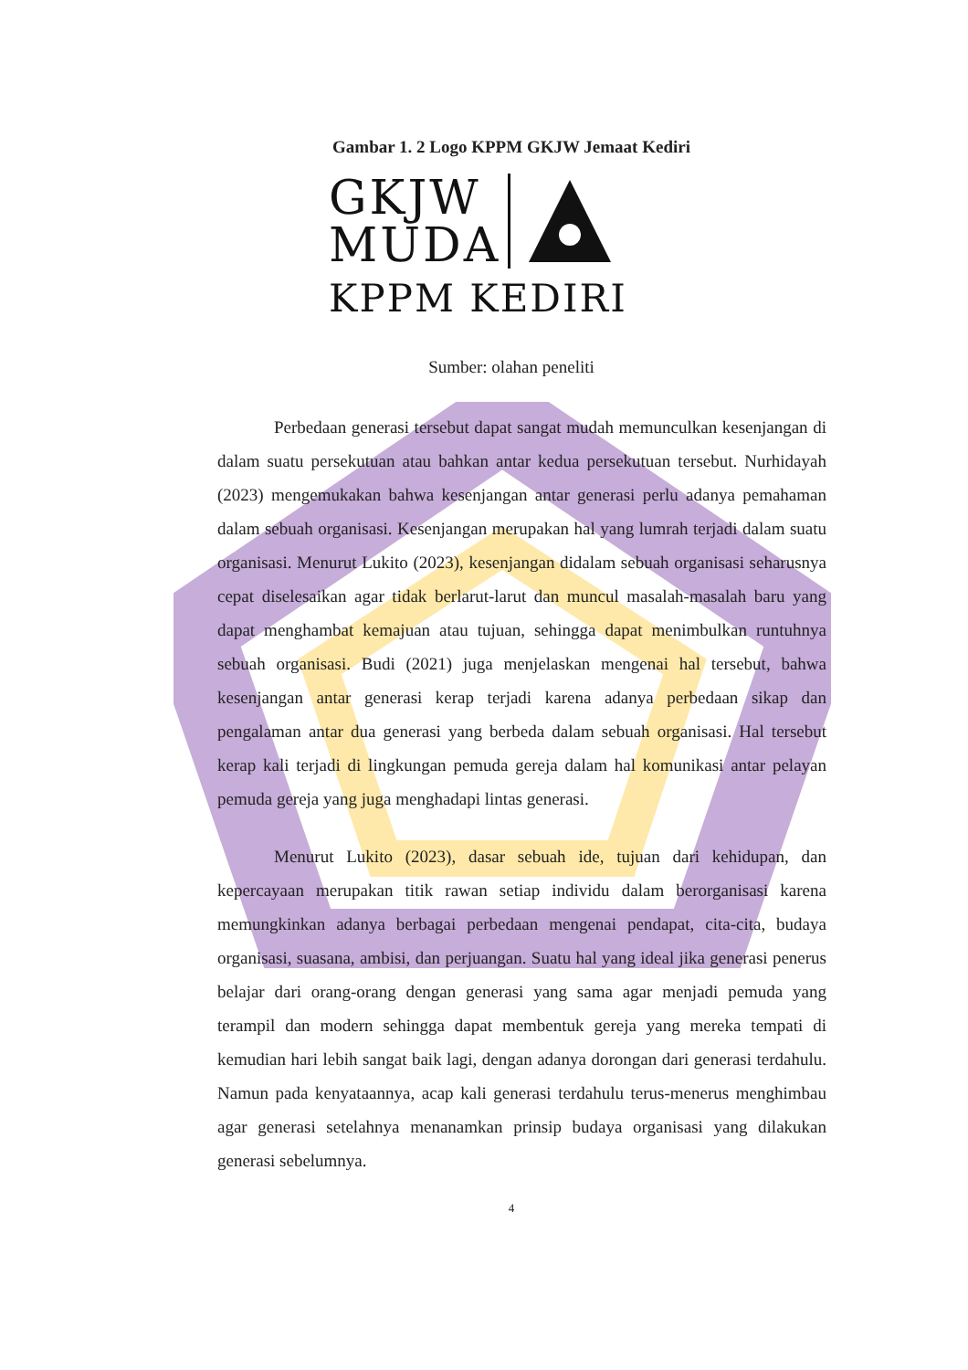Gambar 1. 2 Logo KPPM GKJW Jemaat Kediri
GKJW
MUDA
KPPM KEDIRI
Sumber: olahan peneliti
Perbedaan generasi tersebut dapat sangat mudah memunculkan kesenjangan di dalam suatu persekutuan atau bahkan antar kedua persekutuan tersebut. Nurhidayah (2023) mengemukakan bahwa kesenjangan antar generasi perlu adanya pemahaman dalam sebuah organisasi. Kesenjangan merupakan hal yang lumrah terjadi dalam suatu organisasi. Menurut Lukito (2023), kesenjangan didalam sebuah organisasi seharusnya cepat diselesaikan agar tidak berlarut-larut dan muncul masalah-masalah baru yang dapat menghambat kemajuan atau tujuan, sehingga dapat menimbulkan runtuhnya sebuah organisasi. Budi (2021) juga menjelaskan mengenai hal tersebut, bahwa kesenjangan antar generasi kerap terjadi karena adanya perbedaan sikap dan pengalaman antar dua generasi yang berbeda dalam sebuah organisasi. Hal tersebut kerap kali terjadi di lingkungan pemuda gereja dalam hal komunikasi antar pelayan pemuda gereja yang juga menghadapi lintas generasi.
Menurut Lukito (2023), dasar sebuah ide, tujuan dari kehidupan, dan kepercayaan merupakan titik rawan setiap individu dalam berorganisasi karena memungkinkan adanya berbagai perbedaan mengenai pendapat, cita-cita, budaya organisasi, suasana, ambisi, dan perjuangan. Suatu hal yang ideal jika generasi penerus belajar dari orang-orang dengan generasi yang sama agar menjadi pemuda yang terampil dan modern sehingga dapat membentuk gereja yang mereka tempati di kemudian hari lebih sangat baik lagi, dengan adanya dorongan dari generasi terdahulu. Namun pada kenyataannya, acap kali generasi terdahulu terus-menerus menghimbau agar generasi setelahnya menanamkan prinsip budaya organisasi yang dilakukan generasi sebelumnya.
4